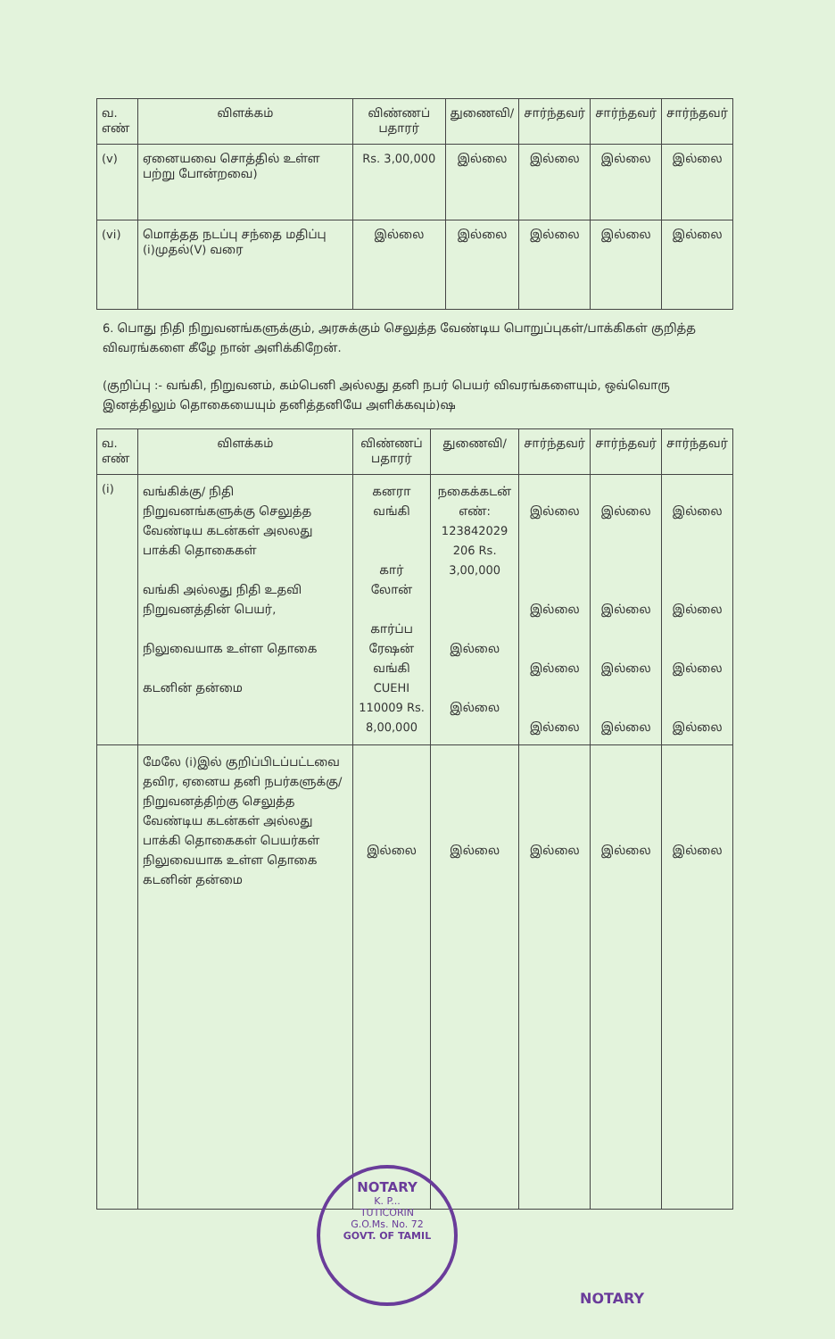| வ. எண் | விளக்கம் | விண்ணப் பதாரர் | துணைவி/ | சார்ந்தவர் | சார்ந்தவர் | சார்ந்தவர் |
| --- | --- | --- | --- | --- | --- | --- |
| (v) | ஏனையவை சொத்தில் உள்ள பற்று போன்றவை) | Rs. 3,00,000 | இல்லை | இல்லை | இல்லை | இல்லை |
| (vi) | மொத்தத நடப்பு சந்தை மதிப்பு (i)முதல்(V) வரை | இல்லை | இல்லை | இல்லை | இல்லை | இல்லை |
6. பொது நிதி நிறுவனங்களுக்கும், அரசுக்கும் செலுத்த வேண்டிய பொறுப்புகள்/பாக்கிகள் குறித்த விவரங்களை கீழே நான் அளிக்கிறேன்.
(குறிப்பு :- வங்கி, நிறுவனம், கம்பெனி அல்லது தனி நபர் பெயர் விவரங்களையும், ஒவ்வொரு இனத்திலும் தொகையையும் தனித்தனியே அளிக்கவும்)ஷ
| வ. எண் | விளக்கம் | விண்ணப் பதாரர் | துணைவி/ | சார்ந்தவர் | சார்ந்தவர் | சார்ந்தவர் |
| --- | --- | --- | --- | --- | --- | --- |
| (i) | வங்கிக்கு/ நிதி நிறுவனங்களுக்கு செலுத்த வேண்டிய கடன்கள் அலலது பாக்கி தொகைகள் வங்கி அல்லது நிதி உதவி நிறுவனத்தின் பெயர், நிலுவையாக உள்ள தொகை கடனின் தன்மை | கனரா வங்கி கார் லோன் கார்ப்ப ரேஷன் வங்கி CUEHI 110009 Rs. 8,00,000 | நகைக்கடன் எண்: 123842029 206 Rs. 3,00,000 இல்லை இல்லை | இல்லை இல்லை இல்லை இல்லை | இல்லை இல்லை இல்லை இல்லை | இல்லை இல்லை இல்லை இல்லை |
| | மேலே (i)இல் குறிப்பிடப்பட்டவை தவிர, ஏனைய தனி நபர்களுக்கு/ நிறுவனத்திற்கு செலுத்த வேண்டிய கடன்கள் அல்லது பாக்கி தொகைகள் பெயர்கள் நிலுவையாக உள்ள தொகை கடனின் தன்மை | இல்லை | இல்லை | இல்லை | இல்லை | இல்லை |
NOTARY
K. P...
TUTICORIN
G.O.Ms. No. 72
GOVT. OF TAMIL
NOTARY